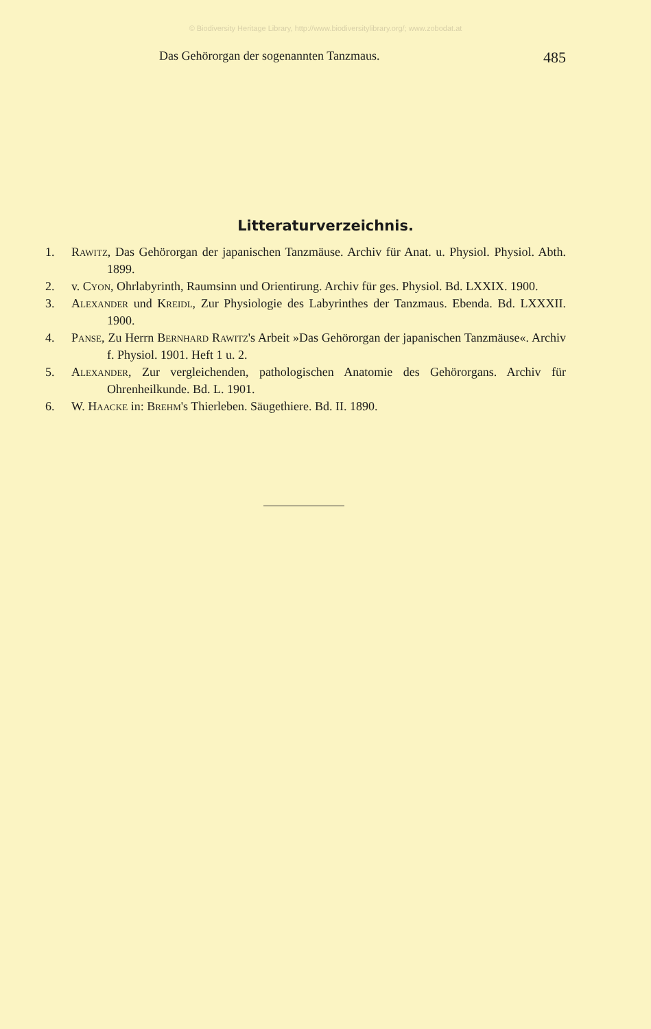© Biodiversity Heritage Library, http://www.biodiversitylibrary.org/; www.zobodat.at
Das Gehörorgan der sogenannten Tanzmaus. 485
Litteraturverzeichnis.
1. Rawitz, Das Gehörorgan der japanischen Tanzmäuse. Archiv für Anat. u. Physiol. Physiol. Abth. 1899.
2. v. Cyon, Ohrlabyrinth, Raumsinn und Orientirung. Archiv für ges. Physiol. Bd. LXXIX. 1900.
3. Alexander und Kreidl, Zur Physiologie des Labyrinthes der Tanzmaus. Ebenda. Bd. LXXXII. 1900.
4. Panse, Zu Herrn Bernhard Rawitz's Arbeit »Das Gehörorgan der japanischen Tanzmäuse«. Archiv f. Physiol. 1901. Heft 1 u. 2.
5. Alexander, Zur vergleichenden, pathologischen Anatomie des Gehörorgans. Archiv für Ohrenheilkunde. Bd. L. 1901.
6. W. Haacke in: Brehm's Thierleben. Säugethiere. Bd. II. 1890.